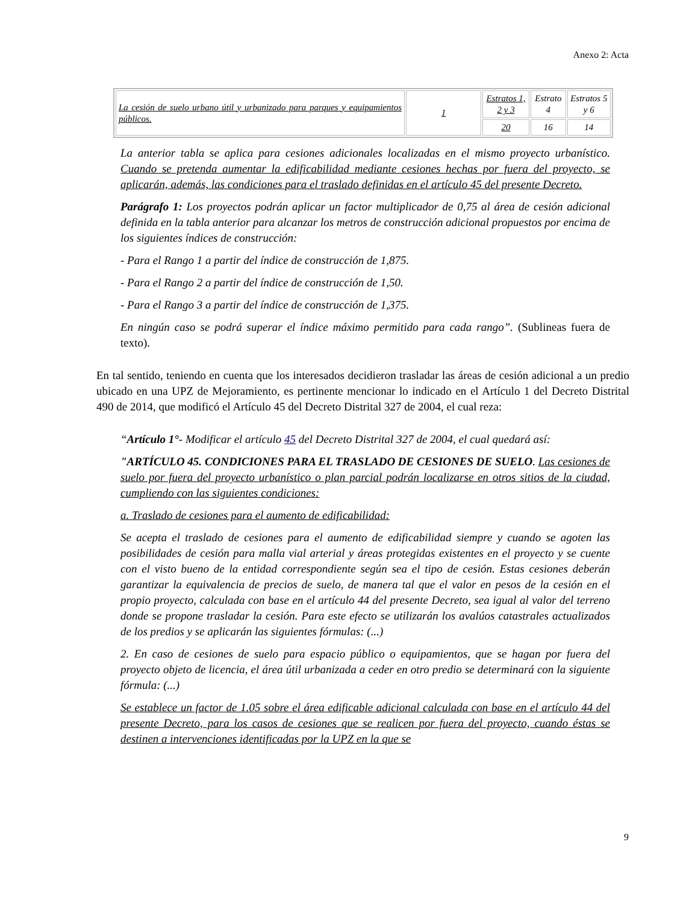Anexo 2: Acta
| La cesión de suelo urbano útil y urbanizado para parques y equipamientos públicos. | 1 | Estratos 1, 2 y 3 | Estrato 4 | Estratos 5 y 6 |
| | | 20 | 16 | 14 |
La anterior tabla se aplica para cesiones adicionales localizadas en el mismo proyecto urbanístico. Cuando se pretenda aumentar la edificabilidad mediante cesiones hechas por fuera del proyecto, se aplicarán, además, las condiciones para el traslado definidas en el artículo 45 del presente Decreto.
Parágrafo 1: Los proyectos podrán aplicar un factor multiplicador de 0,75 al área de cesión adicional definida en la tabla anterior para alcanzar los metros de construcción adicional propuestos por encima de los siguientes índices de construcción:
- Para el Rango 1 a partir del índice de construcción de 1,875.
- Para el Rango 2 a partir del índice de construcción de 1,50.
- Para el Rango 3 a partir del índice de construcción de 1,375.
En ningún caso se podrá superar el índice máximo permitido para cada rango”. (Sublineas fuera de texto).
En tal sentido, teniendo en cuenta que los interesados decidieron trasladar las áreas de cesión adicional a un predio ubicado en una UPZ de Mejoramiento, es pertinente mencionar lo indicado en el Artículo 1 del Decreto Distrital 490 de 2014, que modificó el Artículo 45 del Decreto Distrital 327 de 2004, el cual reza:
“Artículo 1°- Modificar el artículo 45 del Decreto Distrital 327 de 2004, el cual quedará así:
"ARTÍCULO 45. CONDICIONES PARA EL TRASLADO DE CESIONES DE SUELO. Las cesiones de suelo por fuera del proyecto urbanístico o plan parcial podrán localizarse en otros sitios de la ciudad, cumpliendo con las siguientes condiciones:
a. Traslado de cesiones para el aumento de edificabilidad:
Se acepta el traslado de cesiones para el aumento de edificabilidad siempre y cuando se agoten las posibilidades de cesión para malla vial arterial y áreas protegidas existentes en el proyecto y se cuente con el visto bueno de la entidad correspondiente según sea el tipo de cesión. Estas cesiones deberán garantizar la equivalencia de precios de suelo, de manera tal que el valor en pesos de la cesión en el propio proyecto, calculada con base en el artículo 44 del presente Decreto, sea igual al valor del terreno donde se propone trasladar la cesión. Para este efecto se utilizarán los avalúos catastrales actualizados de los predios y se aplicarán las siguientes fórmulas: (...)
2. En caso de cesiones de suelo para espacio público o equipamientos, que se hagan por fuera del proyecto objeto de licencia, el área útil urbanizada a ceder en otro predio se determinará con la siguiente fórmula: (...)
Se establece un factor de 1.05 sobre el área edificable adicional calculada con base en el artículo 44 del presente Decreto, para los casos de cesiones que se realicen por fuera del proyecto, cuando éstas se destinen a intervenciones identificadas por la UPZ en la que se
9